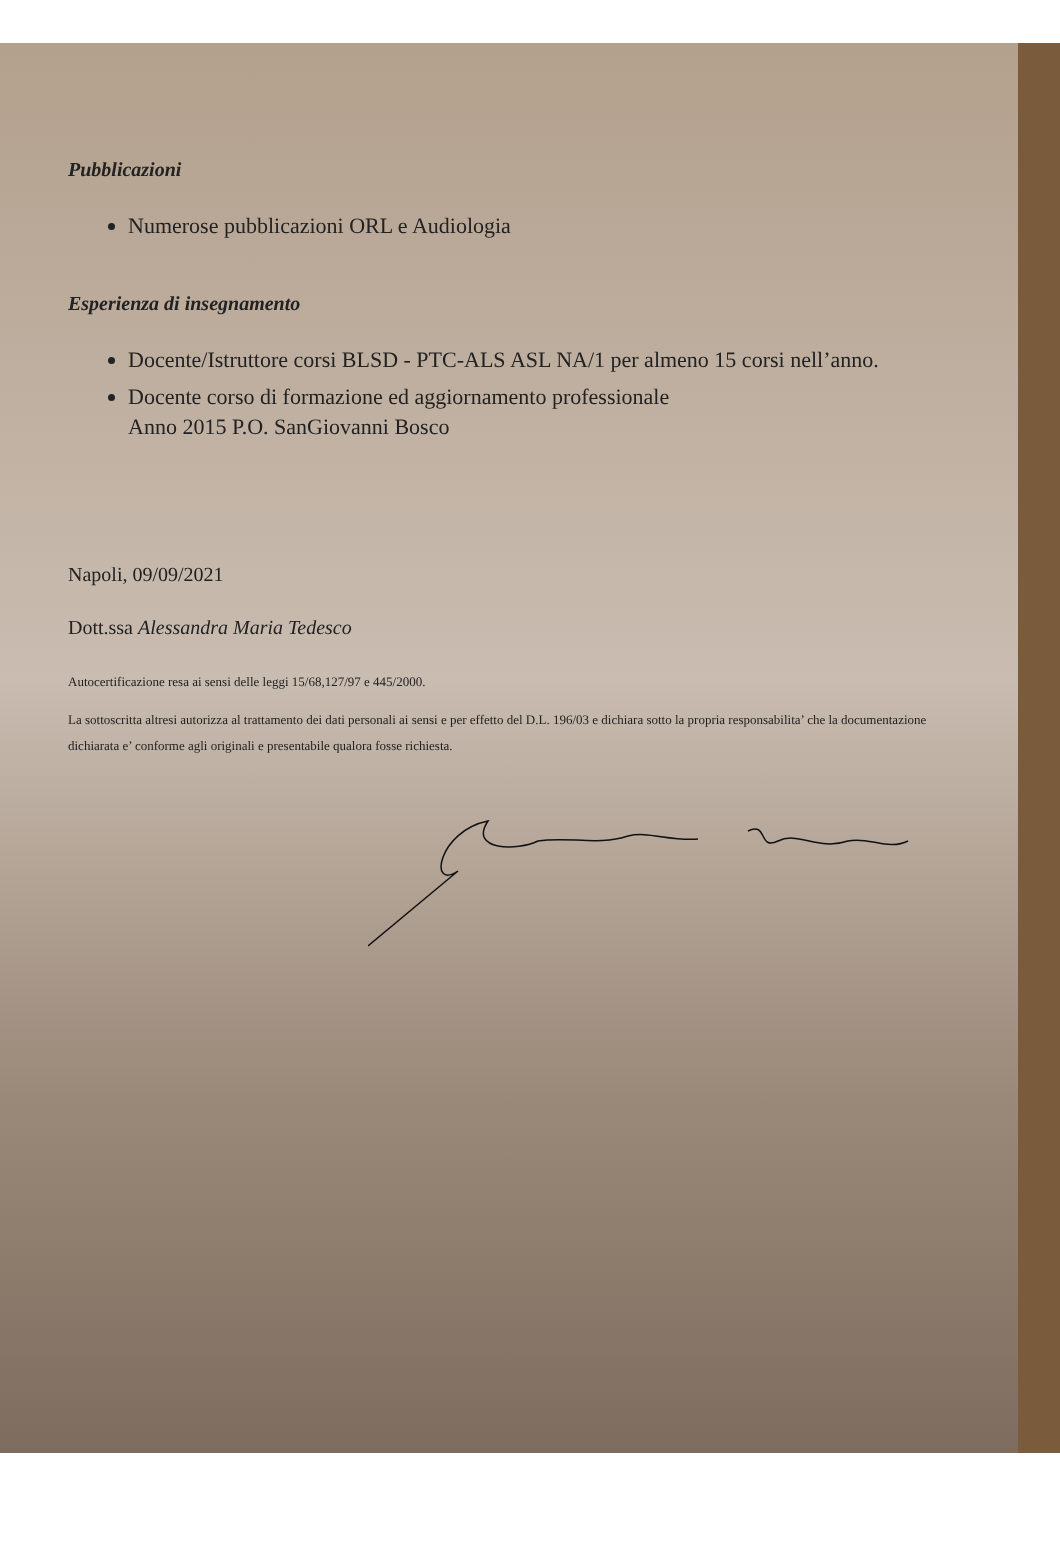Pubblicazioni
Numerose pubblicazioni ORL e Audiologia
Esperienza di insegnamento
Docente/Istruttore corsi BLSD - PTC-ALS ASL NA/1 per almeno 15 corsi nell’anno.
Docente corso di formazione ed aggiornamento professionale
Anno 2015 P.O. SanGiovanni Bosco
Napoli, 09/09/2021
Dott.ssa Alessandra Maria Tedesco
Autocertificazione resa ai sensi delle leggi 15/68,127/97 e 445/2000.
La sottoscritta altresi autorizza al trattamento dei dati personali ai sensi e per effetto del D.L. 196/03 e dichiara sotto la propria responsabilita’ che la documentazione dichiarata e’ conforme agli originali e presentabile qualora fosse richiesta.